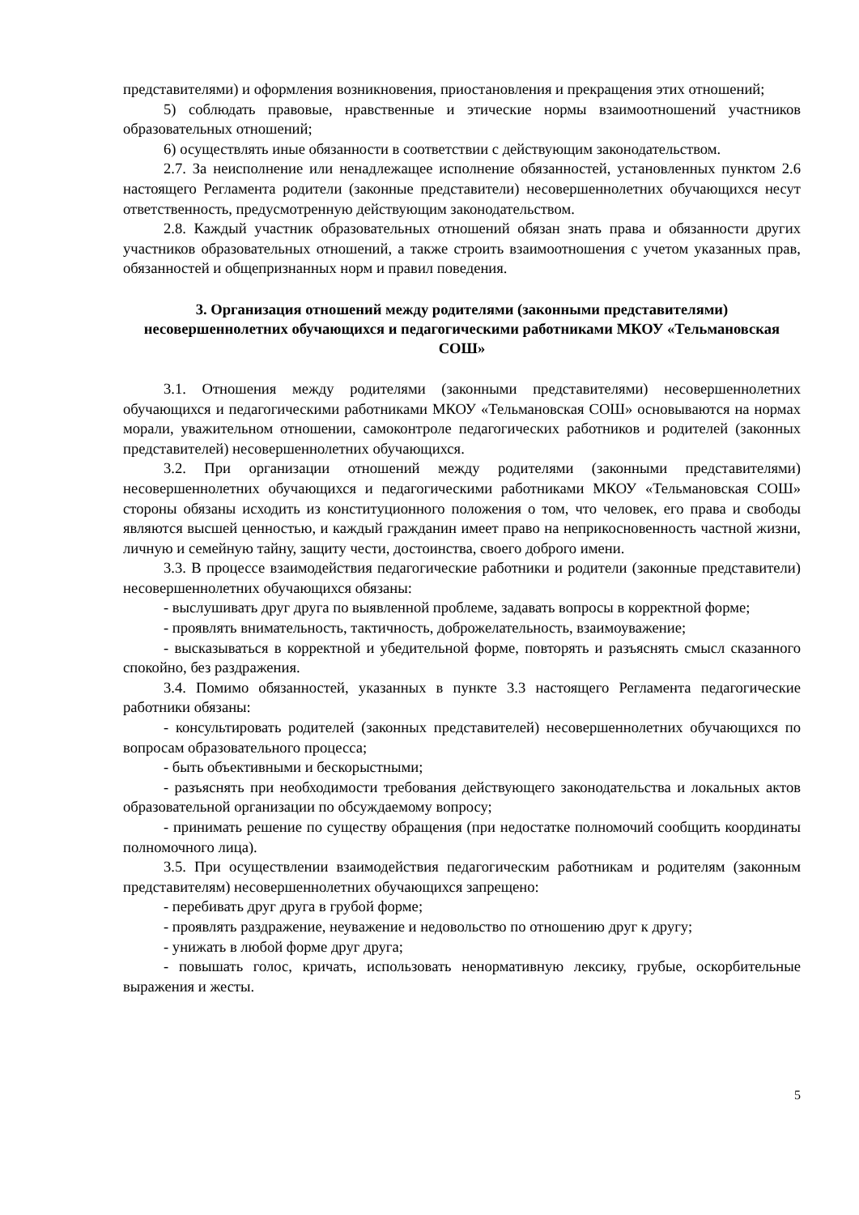представителями) и оформления возникновения, приостановления и прекращения этих отношений;
5) соблюдать правовые, нравственные и этические нормы взаимоотношений участников образовательных отношений;
6) осуществлять иные обязанности в соответствии с действующим законодательством.
2.7. За неисполнение или ненадлежащее исполнение обязанностей, установленных пунктом 2.6 настоящего Регламента родители (законные представители) несовершеннолетних обучающихся несут ответственность, предусмотренную действующим законодательством.
2.8. Каждый участник образовательных отношений обязан знать права и обязанности других участников образовательных отношений, а также строить взаимоотношения с учетом указанных прав, обязанностей и общепризнанных норм и правил поведения.
3. Организация отношений между родителями (законными представителями) несовершеннолетних обучающихся и педагогическими работниками МКОУ «Тельмановская СОШ»
3.1. Отношения между родителями (законными представителями) несовершеннолетних обучающихся и педагогическими работниками МКОУ «Тельмановская СОШ» основываются на нормах морали, уважительном отношении, самоконтроле педагогических работников и родителей (законных представителей) несовершеннолетних обучающихся.
3.2. При организации отношений между родителями (законными представителями) несовершеннолетних обучающихся и педагогическими работниками МКОУ «Тельмановская СОШ» стороны обязаны исходить из конституционного положения о том, что человек, его права и свободы являются высшей ценностью, и каждый гражданин имеет право на неприкосновенность частной жизни, личную и семейную тайну, защиту чести, достоинства, своего доброго имени.
3.3. В процессе взаимодействия педагогические работники и родители (законные представители) несовершеннолетних обучающихся обязаны:
- выслушивать друг друга по выявленной проблеме, задавать вопросы в корректной форме;
- проявлять внимательность, тактичность, доброжелательность, взаимоуважение;
- высказываться в корректной и убедительной форме, повторять и разъяснять смысл сказанного спокойно, без раздражения.
3.4. Помимо обязанностей, указанных в пункте 3.3 настоящего Регламента педагогические работники обязаны:
- консультировать родителей (законных представителей) несовершеннолетних обучающихся по вопросам образовательного процесса;
- быть объективными и бескорыстными;
- разъяснять при необходимости требования действующего законодательства и локальных актов образовательной организации по обсуждаемому вопросу;
- принимать решение по существу обращения (при недостатке полномочий сообщить координаты полномочного лица).
3.5. При осуществлении взаимодействия педагогическим работникам и родителям (законным представителям) несовершеннолетних обучающихся запрещено:
- перебивать друг друга в грубой форме;
- проявлять раздражение, неуважение и недовольство по отношению друг к другу;
- унижать в любой форме друг друга;
- повышать голос, кричать, использовать ненормативную лексику, грубые, оскорбительные выражения и жесты.
5